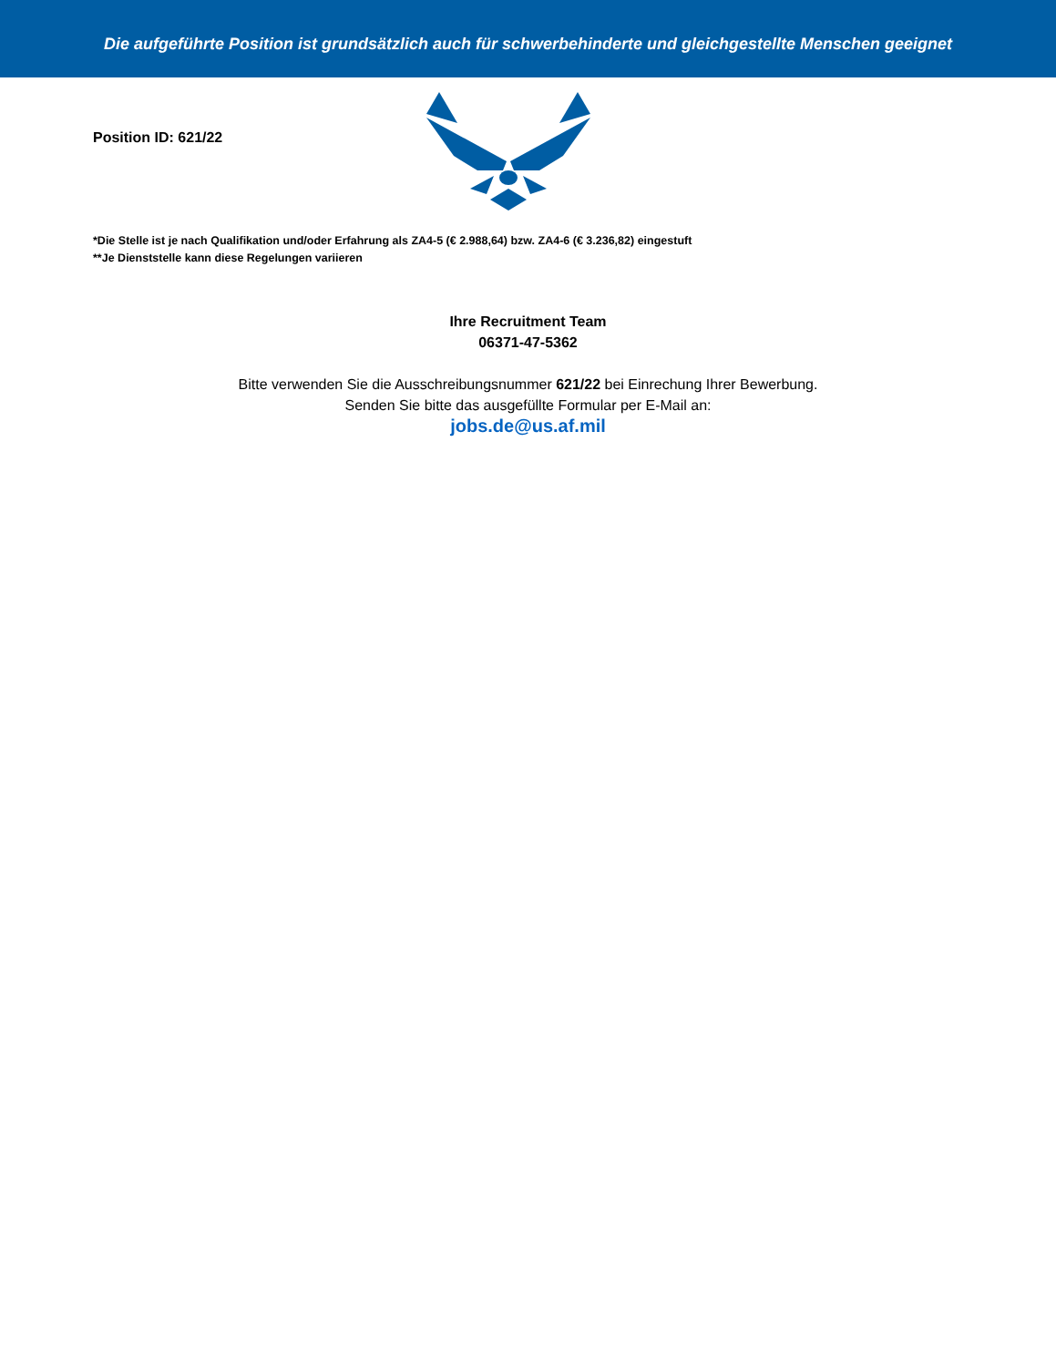Die aufgeführte Position ist grundsätzlich auch für schwerbehinderte und gleichgestellte Menschen geeignet
Position ID: 621/22
*Die Stelle ist je nach Qualifikation und/oder Erfahrung als ZA4-5 (€ 2.988,64) bzw. ZA4-6 (€ 3.236,82) eingestuft
**Je Dienststelle kann diese Regelungen variieren
Ihre Recruitment Team
06371-47-5362
Bitte verwenden Sie die Ausschreibungsnummer 621/22 bei Einrechung Ihrer Bewerbung.
Senden Sie bitte das ausgefüllte Formular per E-Mail an:
jobs.de@us.af.mil